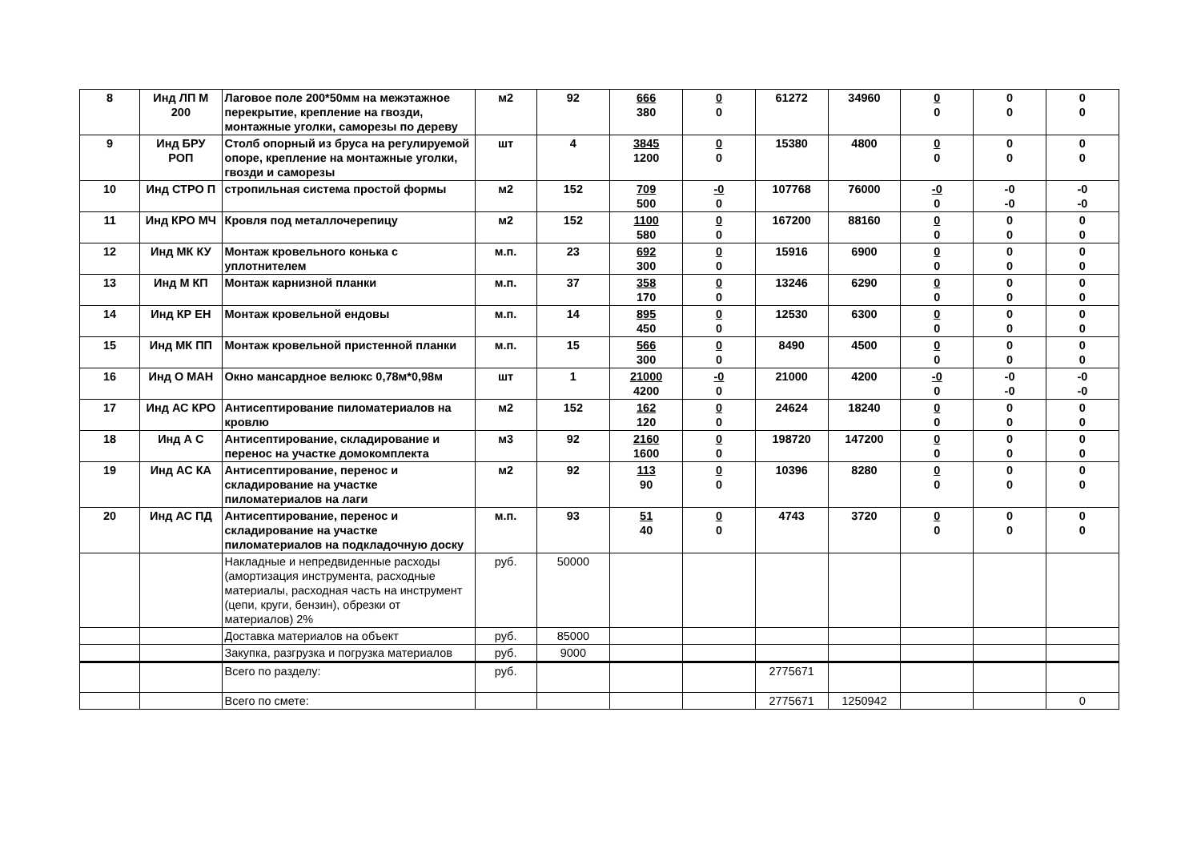| 8 | Инд ЛП М 200 | Лаговое поле 200*50мм на межэтажное перекрытие, крепление на гвозди, монтажные уголки, саморезы по дереву | м2 | 92 | 666 380 | 0 0 | 61272 | 34960 | 0 0 | 0 0 | 0 0 |
| 9 | Инд БРУ РОП | Столб опорный из бруса на регулируемой опоре, крепление на монтажные уголки, гвозди и саморезы | шт | 4 | 3845 1200 | 0 0 | 15380 | 4800 | 0 0 | 0 0 | 0 0 |
| 10 | Инд СТРО П | стропильная система простой формы | м2 | 152 | 709 500 | -0 0 | 107768 | 76000 | -0 0 | -0 -0 | -0 -0 |
| 11 | Инд КРО МЧ | Кровля под металлочерепицу | м2 | 152 | 1100 580 | 0 0 | 167200 | 88160 | 0 0 | 0 0 | 0 0 |
| 12 | Инд МК КУ | Монтаж кровельного конька с уплотнителем | м.п. | 23 | 692 300 | 0 0 | 15916 | 6900 | 0 0 | 0 0 | 0 0 |
| 13 | Инд М КП | Монтаж карнизной планки | м.п. | 37 | 358 170 | 0 0 | 13246 | 6290 | 0 0 | 0 0 | 0 0 |
| 14 | Инд КР ЕН | Монтаж кровельной ендовы | м.п. | 14 | 895 450 | 0 0 | 12530 | 6300 | 0 0 | 0 0 | 0 0 |
| 15 | Инд МК ПП | Монтаж кровельной пристенной планки | м.п. | 15 | 566 300 | 0 0 | 8490 | 4500 | 0 0 | 0 0 | 0 0 |
| 16 | Инд О МАН | Окно мансардное велюкс 0,78м*0,98м | шт | 1 | 21000 4200 | -0 0 | 21000 | 4200 | -0 0 | -0 -0 | -0 -0 |
| 17 | Инд АС КРО | Антисептирование пиломатериалов на кровлю | м2 | 152 | 162 120 | 0 0 | 24624 | 18240 | 0 0 | 0 0 | 0 0 |
| 18 | Инд А С | Антисептирование, складирование и перенос на участке домокомплекта | м3 | 92 | 2160 1600 | 0 0 | 198720 | 147200 | 0 0 | 0 0 | 0 0 |
| 19 | Инд АС КА | Антисептирование, перенос и складирование на участке пиломатериалов на лаги | м2 | 92 | 113 90 | 0 0 | 10396 | 8280 | 0 0 | 0 0 | 0 0 |
| 20 | Инд АС ПД | Антисептирование, перенос и складирование на участке пиломатериалов на подкладочную доску | м.п. | 93 | 51 40 | 0 0 | 4743 | 3720 | 0 0 | 0 0 | 0 0 |
| | | Накладные и непредвиденные расходы (амортизация инструмента, расходные материалы, расходная часть на инструмент (цепи, круги, бензин), обрезки от материалов) 2% | руб. | 50000 | | | | | | | |
| | | Доставка материалов на объект | руб. | 85000 | | | | | | | |
| | | Закупка, разгрузка и погрузка материалов | руб. | 9000 | | | | | | | |
| | | Всего по разделу: | руб. | | | | 2775671 | | | | |
| | | Всего по смете: | | | | | 2775671 | 1250942 | | | 0 |